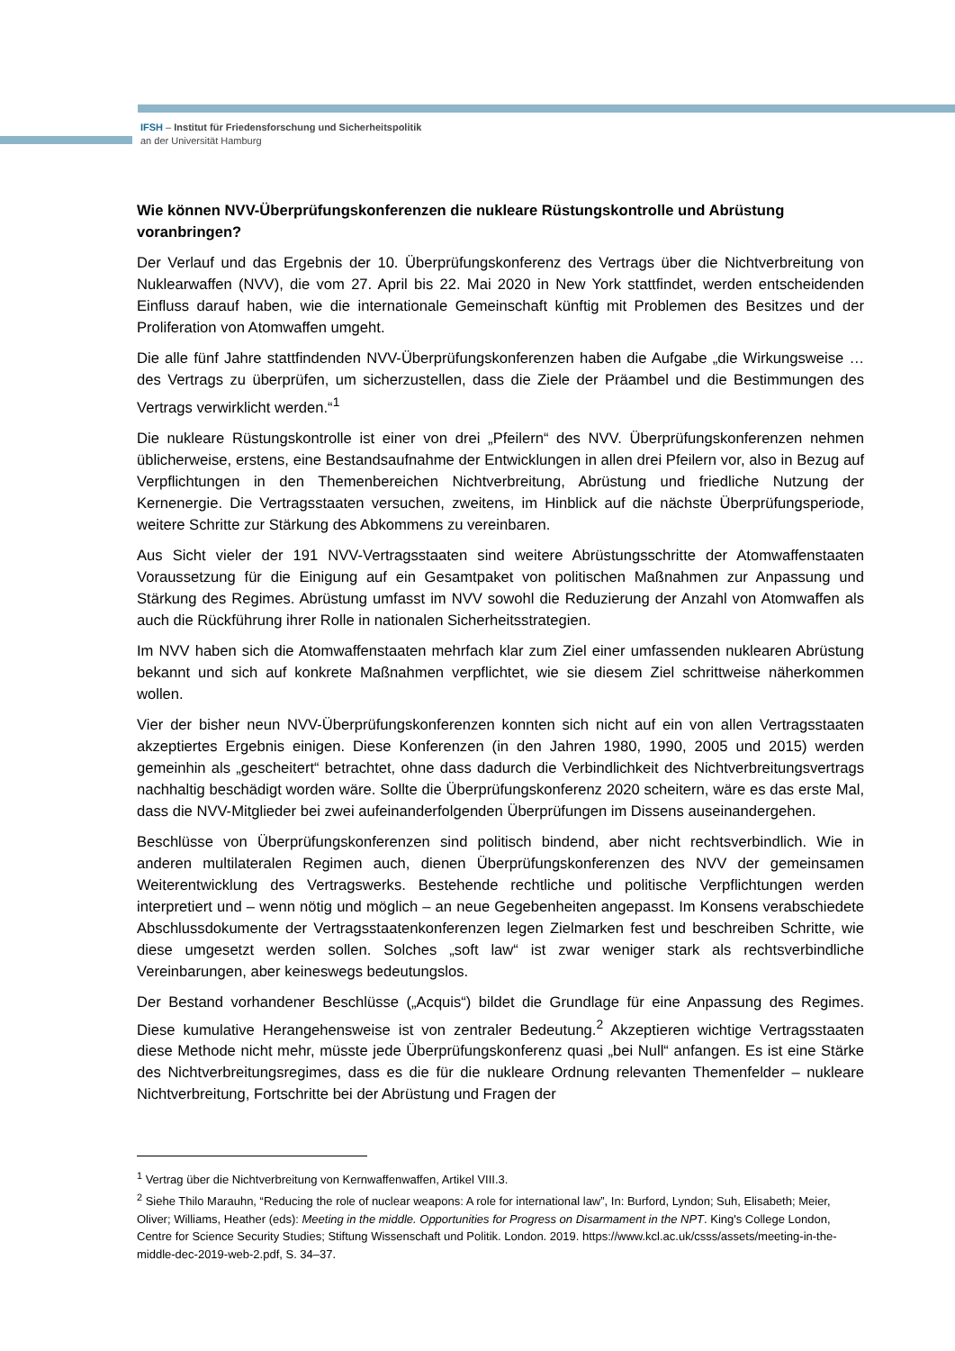IFSH – Institut für Friedensforschung und Sicherheitspolitik
an der Universität Hamburg
Wie können NVV-Überprüfungskonferenzen die nukleare Rüstungskontrolle und Abrüstung voranbringen?
Der Verlauf und das Ergebnis der 10. Überprüfungskonferenz des Vertrags über die Nichtverbreitung von Nuklearwaffen (NVV), die vom 27. April bis 22. Mai 2020 in New York stattfindet, werden entscheidenden Einfluss darauf haben, wie die internationale Gemeinschaft künftig mit Problemen des Besitzes und der Proliferation von Atomwaffen umgeht.
Die alle fünf Jahre stattfindenden NVV-Überprüfungskonferenzen haben die Aufgabe „die Wirkungsweise … des Vertrags zu überprüfen, um sicherzustellen, dass die Ziele der Präambel und die Bestimmungen des Vertrags verwirklicht werden.“<sup>1</sup>
Die nukleare Rüstungskontrolle ist einer von drei „Pfeilern“ des NVV. Überprüfungskonferenzen nehmen üblicherweise, erstens, eine Bestandsaufnahme der Entwicklungen in allen drei Pfeilern vor, also in Bezug auf Verpflichtungen in den Themenbereichen Nichtverbreitung, Abrüstung und friedliche Nutzung der Kernenergie. Die Vertragsstaaten versuchen, zweitens, im Hinblick auf die nächste Überprüfungsperiode, weitere Schritte zur Stärkung des Abkommens zu vereinbaren.
Aus Sicht vieler der 191 NVV-Vertragsstaaten sind weitere Abrüstungsschritte der Atomwaffenstaaten Voraussetzung für die Einigung auf ein Gesamtpaket von politischen Maßnahmen zur Anpassung und Stärkung des Regimes. Abrüstung umfasst im NVV sowohl die Reduzierung der Anzahl von Atomwaffen als auch die Rückführung ihrer Rolle in nationalen Sicherheitsstrategien.
Im NVV haben sich die Atomwaffenstaaten mehrfach klar zum Ziel einer umfassenden nuklearen Abrüstung bekannt und sich auf konkrete Maßnahmen verpflichtet, wie sie diesem Ziel schrittweise näherkommen wollen.
Vier der bisher neun NVV-Überprüfungskonferenzen konnten sich nicht auf ein von allen Vertragsstaaten akzeptiertes Ergebnis einigen. Diese Konferenzen (in den Jahren 1980, 1990, 2005 und 2015) werden gemeinhin als „gescheitert“ betrachtet, ohne dass dadurch die Verbindlichkeit des Nichtverbreitungsvertrags nachhaltig beschädigt worden wäre. Sollte die Überprüfungskonferenz 2020 scheitern, wäre es das erste Mal, dass die NVV-Mitglieder bei zwei aufeinanderfolgenden Überprüfungen im Dissens auseinandergehen.
Beschlüsse von Überprüfungskonferenzen sind politisch bindend, aber nicht rechtsverbindlich. Wie in anderen multilateralen Regimen auch, dienen Überprüfungskonferenzen des NVV der gemeinsamen Weiterentwicklung des Vertragswerks. Bestehende rechtliche und politische Verpflichtungen werden interpretiert und – wenn nötig und möglich – an neue Gegebenheiten angepasst. Im Konsens verabschiedete Abschlussdokumente der Vertragsstaatenkonferenzen legen Zielmarken fest und beschreiben Schritte, wie diese umgesetzt werden sollen. Solches „soft law“ ist zwar weniger stark als rechtsverbindliche Vereinbarungen, aber keineswegs bedeutungslos.
Der Bestand vorhandener Beschlüsse („Acquis“) bildet die Grundlage für eine Anpassung des Regimes. Diese kumulative Herangehensweise ist von zentraler Bedeutung.<sup>2</sup> Akzeptieren wichtige Vertragsstaaten diese Methode nicht mehr, müsste jede Überprüfungskonferenz quasi „bei Null“ anfangen. Es ist eine Stärke des Nichtverbreitungsregimes, dass es die für die nukleare Ordnung relevanten Themenfelder – nukleare Nichtverbreitung, Fortschritte bei der Abrüstung und Fragen der
<sup>1</sup> Vertrag über die Nichtverbreitung von Kernwaffenwaffen, Artikel VIII.3.
<sup>2</sup> Siehe Thilo Marauhn, “Reducing the role of nuclear weapons: A role for international law”, In: Burford, Lyndon; Suh, Elisabeth; Meier, Oliver; Williams, Heather (eds): Meeting in the middle. Opportunities for Progress on Disarmament in the NPT. King's College London, Centre for Science Security Studies; Stiftung Wissenschaft und Politik. London. 2019. https://www.kcl.ac.uk/csss/assets/meeting-in-the-middle-dec-2019-web-2.pdf, S. 34–37.